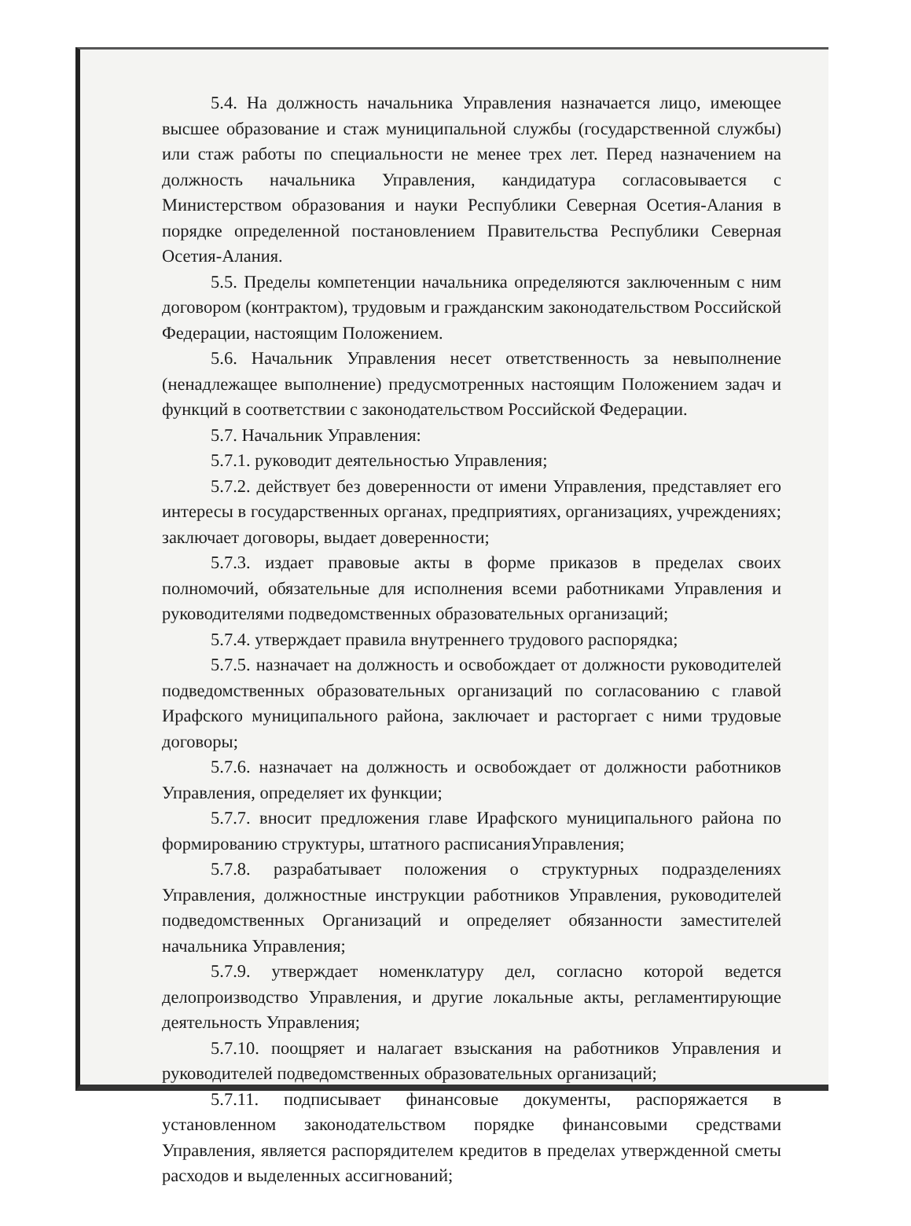5.4. На должность начальника Управления назначается лицо, имеющее высшее образование и стаж муниципальной службы (государственной службы) или стаж работы по специальности не менее трех лет. Перед назначением на должность начальника Управления, кандидатура согласовывается с Министерством образования и науки Республики Северная Осетия-Алания в порядке определенной постановлением Правительства Республики Северная Осетия-Алания.
5.5. Пределы компетенции начальника определяются заключенным с ним договором (контрактом), трудовым и гражданским законодательством Российской Федерации, настоящим Положением.
5.6. Начальник Управления несет ответственность за невыполнение (ненадлежащее выполнение) предусмотренных настоящим Положением задач и функций в соответствии с законодательством Российской Федерации.
5.7. Начальник Управления:
5.7.1. руководит деятельностью Управления;
5.7.2. действует без доверенности от имени Управления, представляет его интересы в государственных органах, предприятиях, организациях, учреждениях; заключает договоры, выдает доверенности;
5.7.3. издает правовые акты в форме приказов в пределах своих полномочий, обязательные для исполнения всеми работниками Управления и руководителями подведомственных образовательных организаций;
5.7.4. утверждает правила внутреннего трудового распорядка;
5.7.5. назначает на должность и освобождает от должности руководителей подведомственных образовательных организаций по согласованию с главой Ирафского муниципального района, заключает и расторгает с ними трудовые договоры;
5.7.6. назначает на должность и освобождает от должности работников Управления, определяет их функции;
5.7.7. вносит предложения главе Ирафского муниципального района по формированию структуры, штатного расписанияУправления;
5.7.8. разрабатывает положения о структурных подразделениях Управления, должностные инструкции работников Управления, руководителей подведомственных Организаций и определяет обязанности заместителей начальника Управления;
5.7.9. утверждает номенклатуру дел, согласно которой ведется делопроизводство Управления, и другие локальные акты, регламентирующие деятельность Управления;
5.7.10. поощряет и налагает взыскания на работников Управления и руководителей подведомственных образовательных организаций;
5.7.11. подписывает финансовые документы, распоряжается в установленном законодательством порядке финансовыми средствами Управления, является распорядителем кредитов в пределах утвержденной сметы расходов и выделенных ассигнований;